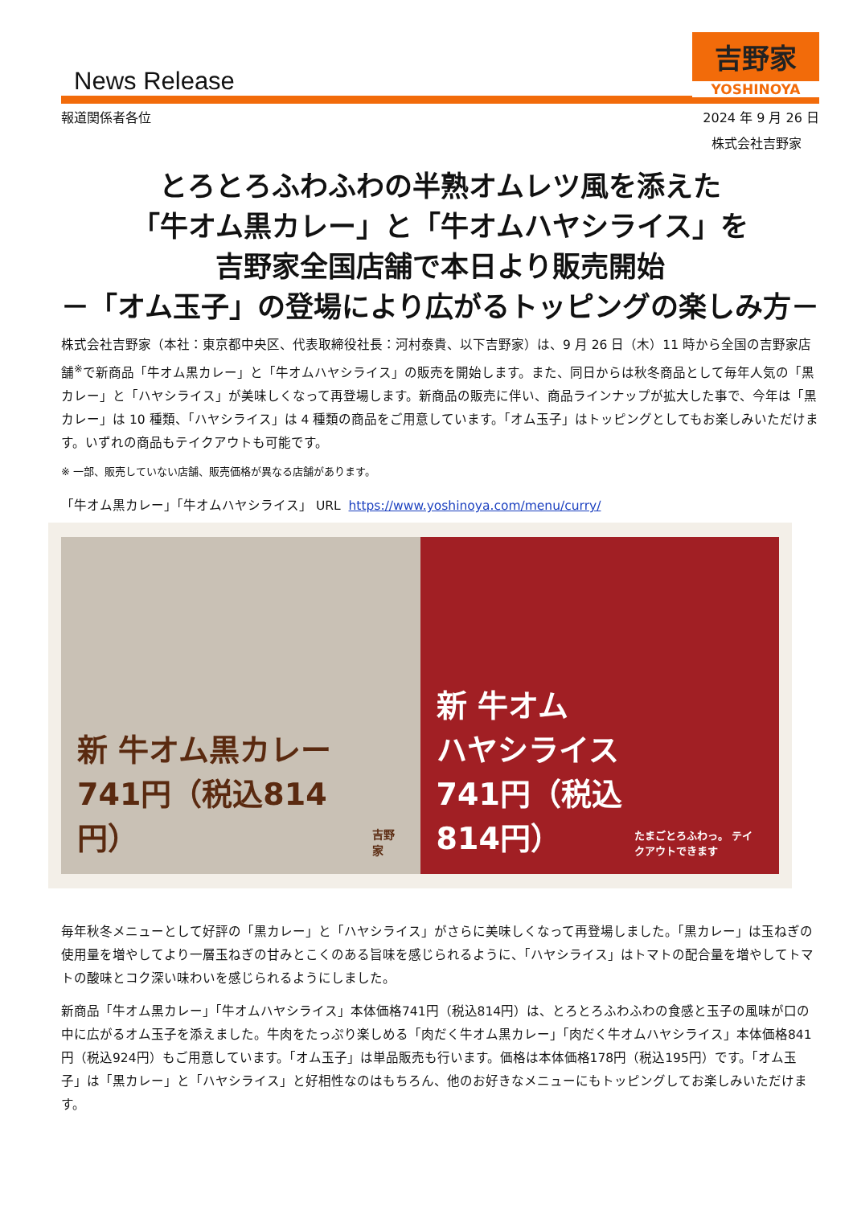News Release
吉野家
YOSHINOYA
報道関係者各位 2024 年 9 月 26 日
株式会社吉野家
とろとろふわふわの半熟オムレツ風を添えた
「牛オム黒カレー」と「牛オムハヤシライス」を
吉野家全国店舗で本日より販売開始
－「オム玉子」の登場により広がるトッピングの楽しみ方－
株式会社吉野家（本社：東京都中央区、代表取締役社長：河村泰貴、以下吉野家）は、9 月 26 日（木）11 時から全国の吉野家店舗<sup>※</sup>で新商品「牛オム黒カレー」と「牛オムハヤシライス」の販売を開始します。また、同日からは秋冬商品として毎年人気の「黒カレー」と「ハヤシライス」が美味しくなって再登場します。新商品の販売に伴い、商品ラインナップが拡大した事で、今年は「黒カレー」は 10 種類、「ハヤシライス」は 4 種類の商品をご用意しています。「オム玉子」はトッピングとしてもお楽しみいただけます。いずれの商品もテイクアウトも可能です。
※ 一部、販売していない店舗、販売価格が異なる店舗があります。
「牛オム黒カレー」「牛オムハヤシライス」 URL https://www.yoshinoya.com/menu/curry/
新 牛オム黒カレー
741円（税込814円）
吉野家
新 牛オム
ハヤシライス
741円（税込814円）
たまごとろふわっ。 テイクアウトできます
毎年秋冬メニューとして好評の「黒カレー」と「ハヤシライス」がさらに美味しくなって再登場しました。「黒カレー」は玉ねぎの使用量を増やしてより一層玉ねぎの甘みとこくのある旨味を感じられるように、「ハヤシライス」はトマトの配合量を増やしてトマトの酸味とコク深い味わいを感じられるようにしました。
新商品「牛オム黒カレー」「牛オムハヤシライス」本体価格741円（税込814円）は、とろとろふわふわの食感と玉子の風味が口の中に広がるオム玉子を添えました。牛肉をたっぷり楽しめる「肉だく牛オム黒カレー」「肉だく牛オムハヤシライス」本体価格841円（税込924円）もご用意しています。「オム玉子」は単品販売も行います。価格は本体価格178円（税込195円）です。「オム玉子」は「黒カレー」と「ハヤシライス」と好相性なのはもちろん、他のお好きなメニューにもトッピングしてお楽しみいただけます。